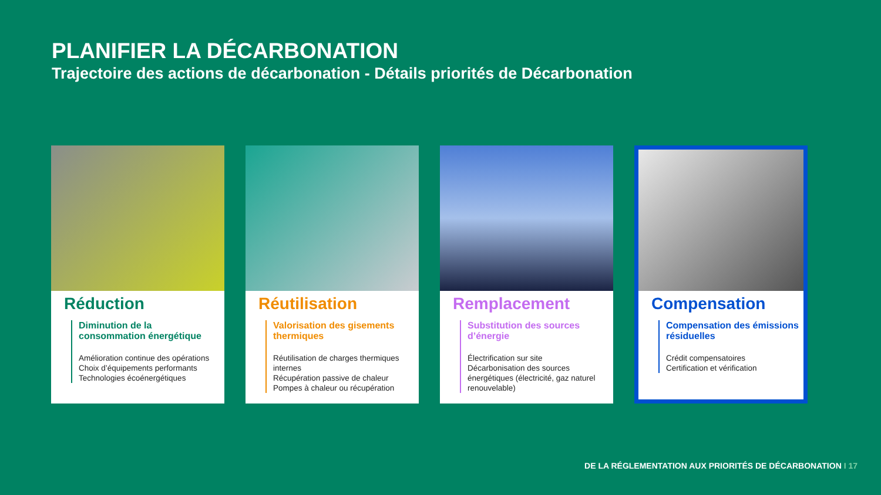PLANIFIER LA DÉCARBONATION
Trajectoire des actions de décarbonation - Détails priorités de Décarbonation
Réduction
Diminution de la consommation énergétique
Amélioration continue des opérations
Choix d’équipements performants
Technologies écoénergétiques
Réutilisation
Valorisation des gisements thermiques
Réutilisation de charges thermiques internes
Récupération passive de chaleur
Pompes à chaleur ou récupération
Remplacement
Substitution des sources d’énergie
Électrification sur site
Décarbonisation des sources énergétiques (électricité, gaz naturel renouvelable)
Compensation
Compensation des émissions résiduelles
Crédit compensatoires
Certification et vérification
DE LA RÉGLEMENTATION AUX PRIORITÉS DE DÉCARBONATION I 17